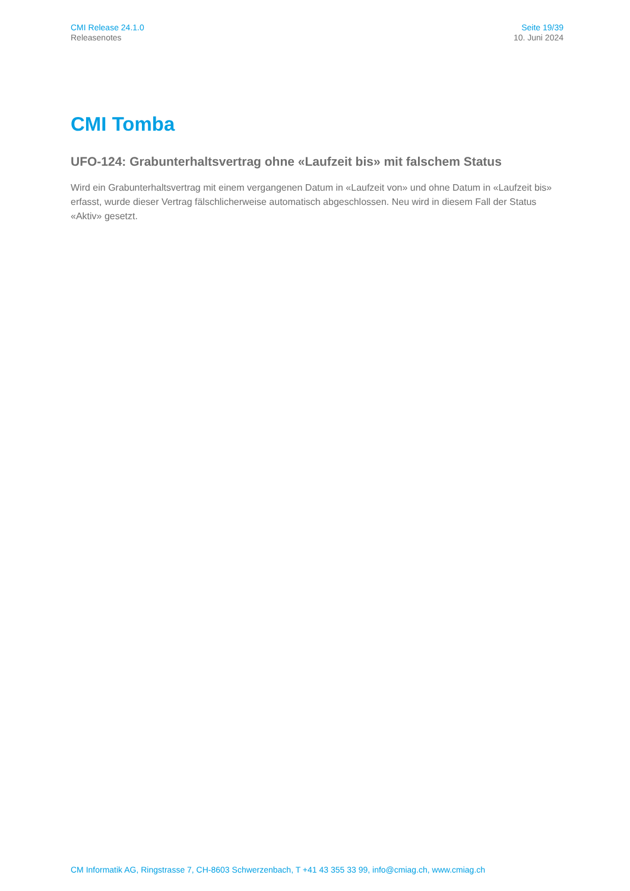CMI Release 24.1.0
Releasenotes
Seite 19/39
10. Juni 2024
CMI Tomba
UFO-124: Grabunterhaltsvertrag ohne «Laufzeit bis» mit falschem Status
Wird ein Grabunterhaltsvertrag mit einem vergangenen Datum in «Laufzeit von» und ohne Datum in «Laufzeit bis» erfasst, wurde dieser Vertrag fälschlicherweise automatisch abgeschlossen. Neu wird in diesem Fall der Status «Aktiv» gesetzt.
CM Informatik AG, Ringstrasse 7, CH-8603 Schwerzenbach, T +41 43 355 33 99, info@cmiag.ch, www.cmiag.ch